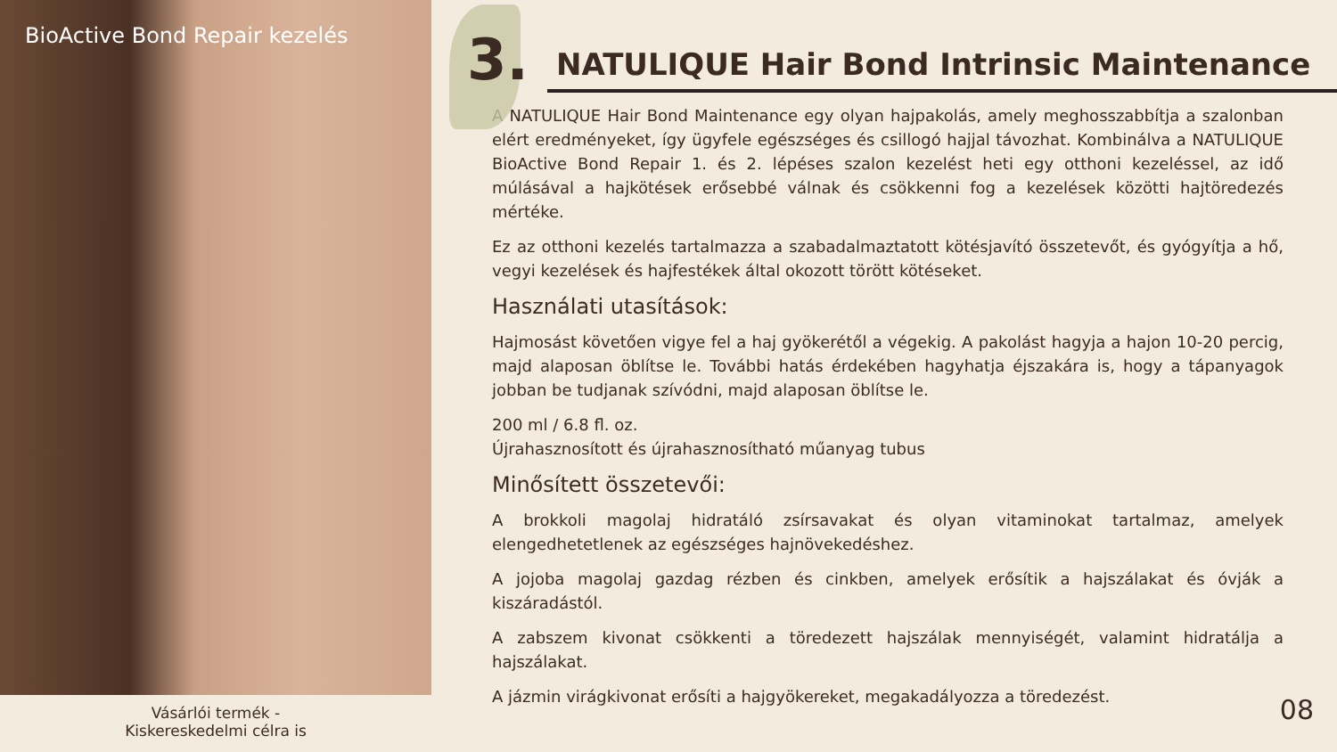BioActive Bond Repair kezelés
Vásárlói termék -
Kiskereskedelmi célra is
3.
NATULIQUE Hair Bond Intrinsic Maintenance
A NATULIQUE Hair Bond Maintenance egy olyan hajpakolás, amely meghosszabbítja a szalonban elért eredményeket, így ügyfele egészséges és csillogó hajjal távozhat. Kombinálva a NATULIQUE BioActive Bond Repair 1. és 2. lépéses szalon kezelést heti egy otthoni kezeléssel, az idő múlásával a hajkötések erősebbé válnak és csökkenni fog a kezelések közötti hajtöredezés mértéke.
Ez az otthoni kezelés tartalmazza a szabadalmaztatott kötésjavító összetevőt, és gyógyítja a hő, vegyi kezelések és hajfestékek által okozott törött kötéseket.
Használati utasítások:
Hajmosást követően vigye fel a haj gyökerétől a végekig. A pakolást hagyja a hajon 10-20 percig, majd alaposan öblítse le. További hatás érdekében hagyhatja éjszakára is, hogy a tápanyagok jobban be tudjanak szívódni, majd alaposan öblítse le.
200 ml / 6.8 fl. oz.
Újrahasznosított és újrahasznosítható műanyag tubus
Minősített összetevői:
A brokkoli magolaj hidratáló zsírsavakat és olyan vitaminokat tartalmaz, amelyek elengedhetetlenek az egészséges hajnövekedéshez.
A jojoba magolaj gazdag rézben és cinkben, amelyek erősítik a hajszálakat és óvják a kiszáradástól.
A zabszem kivonat csökkenti a töredezett hajszálak mennyiségét, valamint hidratálja a hajszálakat.
A jázmin virágkivonat erősíti a hajgyökereket, megakadályozza a töredezést.
08